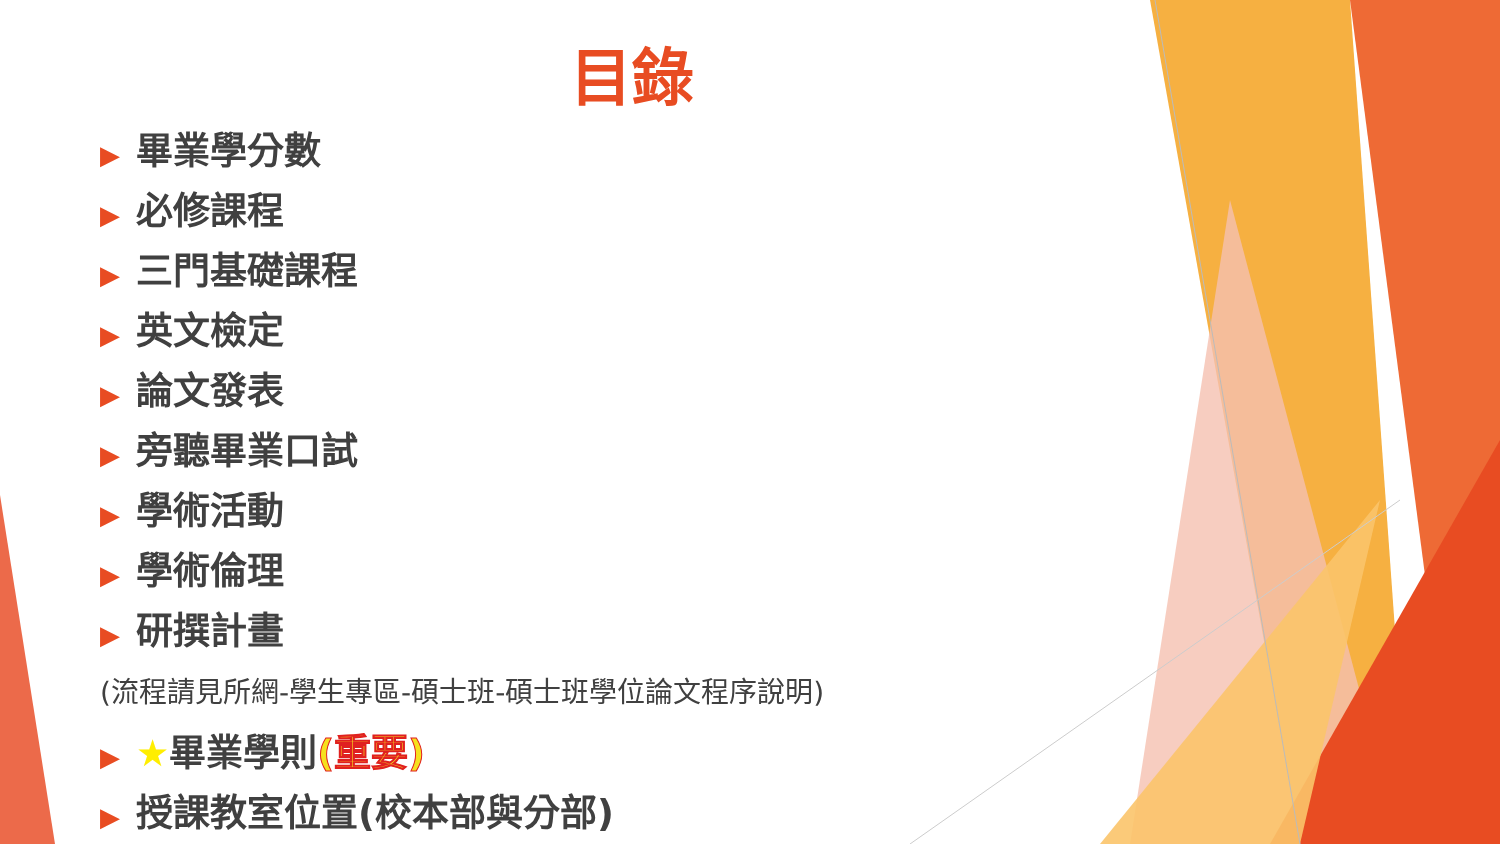目錄
▶ 畢業學分數
▶ 必修課程
▶ 三門基礎課程
▶ 英文檢定
▶ 論文發表
▶ 旁聽畢業口試
▶ 學術活動
▶ 學術倫理
▶ 研撰計畫
(流程請見所網-學生專區-碩士班-碩士班學位論文程序說明)
▶ ★畢業學則(重要)
▶ 授課教室位置(校本部與分部)